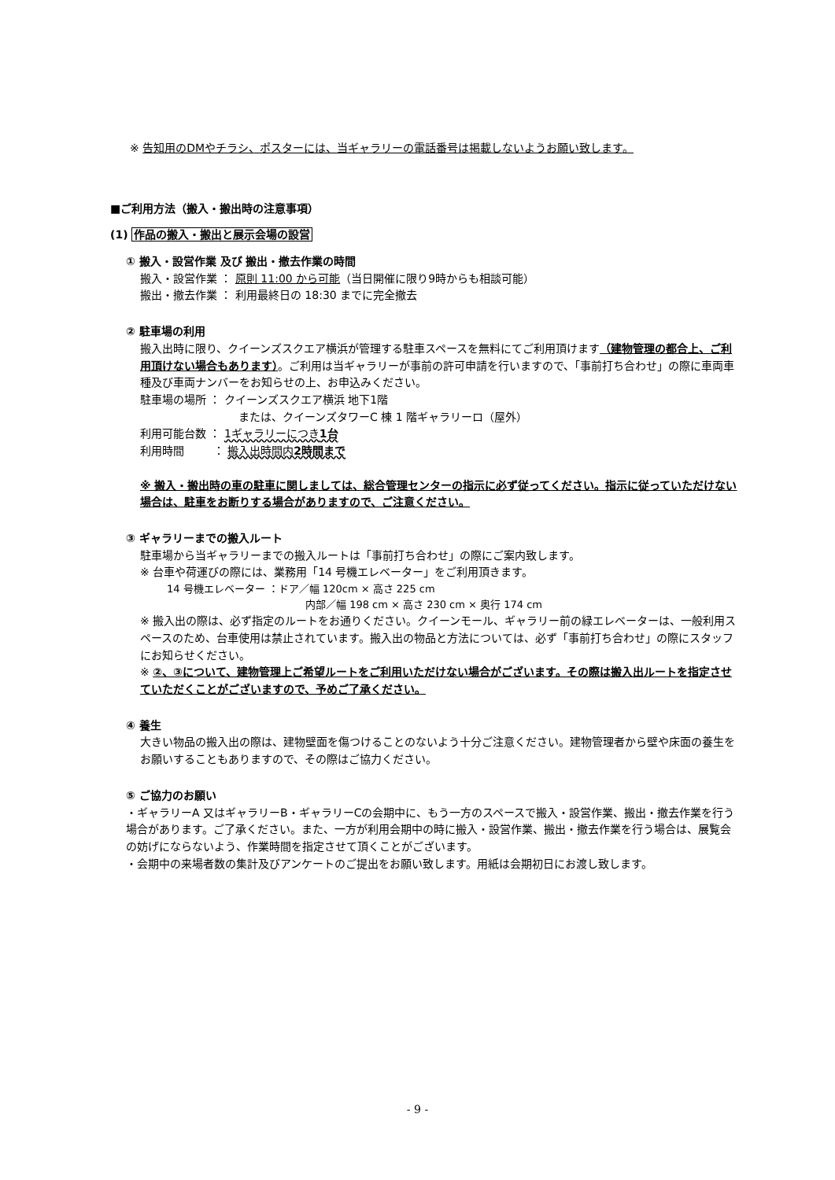※ 告知用のDMやチラシ、ポスターには、当ギャラリーの電話番号は掲載しないようお願い致します。
■ご利用方法（搬入・搬出時の注意事項）
(1) 作品の搬入・搬出と展示会場の設営
① 搬入・設営作業 及び 搬出・撤去作業の時間
搬入・設営作業 ： 原則 11:00 から可能（当日開催に限り9時からも相談可能）
搬出・撤去作業 ： 利用最終日の 18:30 までに完全撤去
② 駐車場の利用
搬入出時に限り、クイーンズスクエア横浜が管理する駐車スペースを無料にてご利用頂けます（建物管理の都合上、ご利用頂けない場合もあります）。ご利用は当ギャラリーが事前の許可申請を行いますので、「事前打ち合わせ」の際に車両車種及び車両ナンバーをお知らせの上、お申込みください。
駐車場の場所 ： クイーンズスクエア横浜 地下1階
または、クイーンズタワーC 棟 1 階ギャラリーロ（屋外）
利用可能台数 ： 1ギャラリーにつき1台
利用時間 　　 ： 搬入出時間内2時間まで
※ 搬入・搬出時の車の駐車に関しましては、総合管理センターの指示に必ず従ってください。指示に従っていただけない場合は、駐車をお断りする場合がありますので、ご注意ください。
③ ギャラリーまでの搬入ルート
駐車場から当ギャラリーまでの搬入ルートは「事前打ち合わせ」の際にご案内致します。
※ 台車や荷運びの際には、業務用「14 号機エレベーター」をご利用頂きます。
14 号機エレベーター ：ドア／幅 120cm × 高さ 225 cm
内部／幅 198 cm × 高さ 230 cm × 奥行 174 cm
※ 搬入出の際は、必ず指定のルートをお通りください。クイーンモール、ギャラリー前の緑エレベーターは、一般利用スペースのため、台車使用は禁止されています。搬入出の物品と方法については、必ず「事前打ち合わせ」の際にスタッフにお知らせください。
※ ②、③について、建物管理上ご希望ルートをご利用いただけない場合がございます。その際は搬入出ルートを指定させていただくことがございますので、予めご了承ください。
④ 養生
大きい物品の搬入出の際は、建物壁面を傷つけることのないよう十分ご注意ください。建物管理者から壁や床面の養生をお願いすることもありますので、その際はご協力ください。
⑤ ご協力のお願い
・ギャラリーA 又はギャラリーB・ギャラリーCの会期中に、もう一方のスペースで搬入・設営作業、搬出・撤去作業を行う場合があります。ご了承ください。また、一方が利用会期中の時に搬入・設営作業、搬出・撤去作業を行う場合は、展覧会の妨げにならないよう、作業時間を指定させて頂くことがございます。
・会期中の来場者数の集計及びアンケートのご提出をお願い致します。用紙は会期初日にお渡し致します。
- 9 -